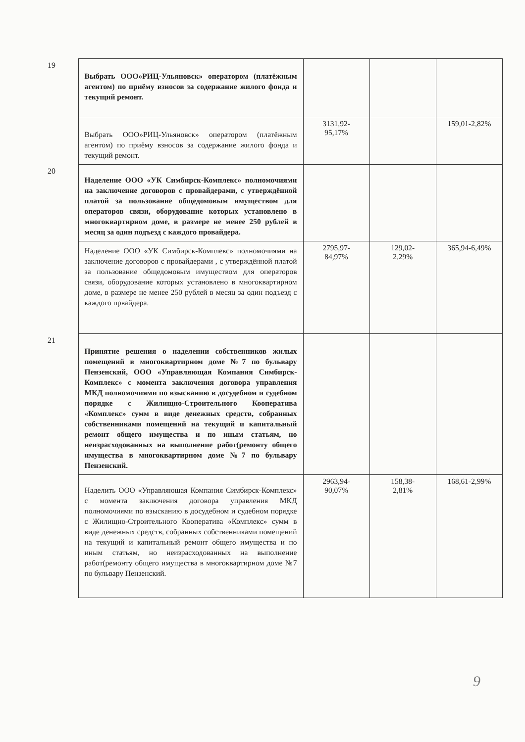| 19 | Выбрать ООО»РИЦ-Ульяновск» оператором (платёжным агентом) по приёму взносов за содержание жилого фонда и текущий ремонт. | | | |
| | Выбрать ООО»РИЦ-Ульяновск» оператором (платёжным агентом) по приёму взносов за содержание жилого фонда и текущий ремонт. | 3131,92- 95,17% | | 159,01-2,82% |
| 20 | Наделение ООО «УК Симбирск-Комплекс» полномочиями на заключение договоров с провайдерами, с утверждённой платой за пользование общедомовым имуществом для операторов связи, оборудование которых установлено в многоквартирном доме, в размере не менее 250 рублей в месяц за один подъезд с каждого провайдера. | | | |
| | Наделение ООО «УК Симбирск-Комплекс» полномочиями на заключение договоров с провайдерами , с утверждённой платой за пользование общедомовым имуществом для операторов связи, оборудование которых установлено в многоквартирном доме, в размере не менее 250 рублей в месяц за один подъезд с каждого првайдера. | 2795,97- 84,97% | 129,02- 2,29% | 365,94-6,49% |
| 21 | Принятие решения о наделении собственников жилых помещений в многоквартирном доме №7 по бульвару Пензенский, ООО «Управляющая Компания Симбирск-Комплекс» с момента заключения договора управления МКД полномочиями по взысканию в досудебном и судебном порядке с Жилищно-Строительного Кооператива «Комплекс» сумм в виде денежных средств, собранных собственниками помещений на текущий и капитальный ремонт общего имущества и по иным статьям, но неизрасходованных на выполнение работ(ремонту общего имущества в многоквартирном доме №7 по бульвару Пензенский. | | | |
| | Наделить ООО «Управляющая Компания Симбирск-Комплекс» с момента заключения договора управления МКД полномочиями по взысканию в досудебном и судебном порядке с Жилищно-Строительного Кооператива «Комплекс» сумм в виде денежных средств, собранных собственниками помещений на текущий и капитальный ремонт общего имущества и по иным статьям, но неизрасходованных на выполнение работ(ремонту общего имущества в многоквартирном доме №7 по бульвару Пензенский. | 2963,94- 90,07% | 158,38- 2,81% | 168,61-2,99% |
9